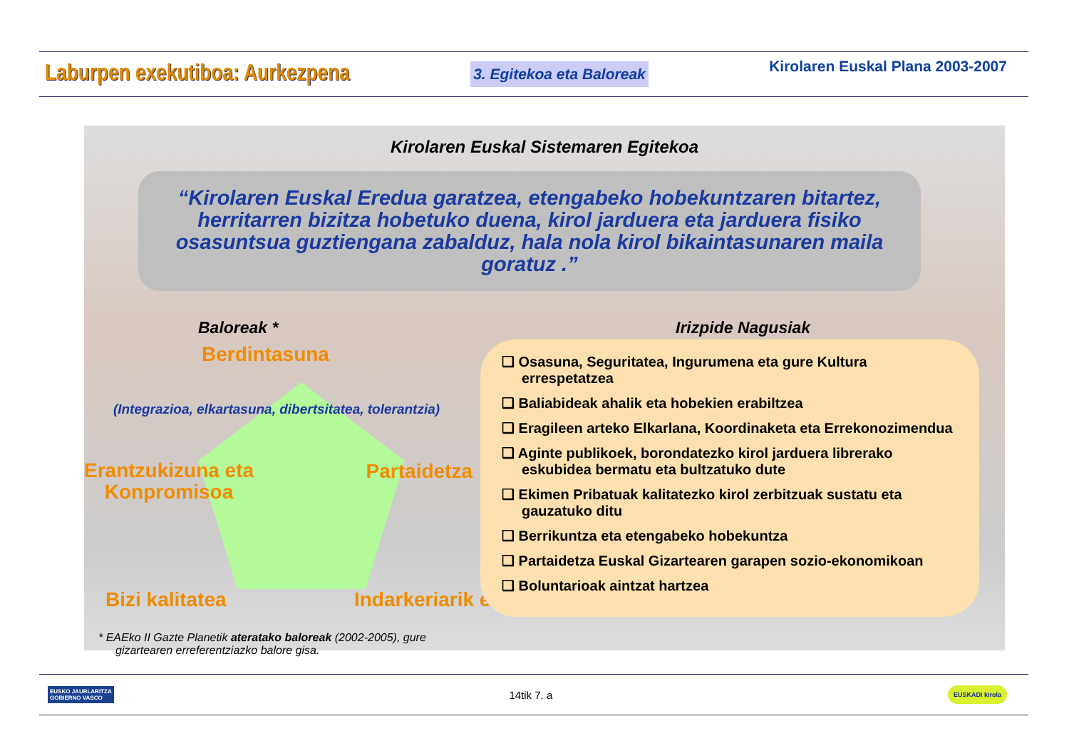Laburpen exekutiboa: Aurkezpena 3. Egitekoa eta Baloreak Kirolaren Euskal Plana 2003-2007
Kirolaren Euskal Sistemaren Egitekoa
“Kirolaren Euskal Eredua garatzea, etengabeko hobekuntzaren bitartez, herritarren bizitza hobetuko duena, kirol jarduera eta jarduera fisiko osasuntsua guztiengana zabalduz, hala nola kirol bikaintasunaren maila goratuz .”
Baloreak *
Berdintasuna
(Integrazioa, elkartasuna, dibertsitatea, tolerantzia)
Erantzukizuna eta
Konpromisoa
Partaidetza
Bizi kalitatea Indarkeriarik eza
* EAEko II Gazte Planetik ateratako baloreak (2002-2005), gure gizartearen erreferentziazko balore gisa.
Irizpide Nagusiak
❑ Osasuna, Seguritatea, Ingurumena eta gure Kultura errespetatzea
❑ Baliabideak ahalik eta hobekien erabiltzea
❑ Eragileen arteko Elkarlana, Koordinaketa eta Errekonozimendua
❑ Aginte publikoek, borondatezko kirol jarduera librerako eskubidea bermatu eta bultzatuko dute
❑ Ekimen Pribatuak kalitatezko kirol zerbitzuak sustatu eta gauzatuko ditu
❑ Berrikuntza eta etengabeko hobekuntza
❑ Partaidetza Euskal Gizartearen garapen sozio-ekonomikoan
❑ Boluntarioak aintzat hartzea
EUSKO JAURLARITZA
GOBIERNO VASCO
14tik 7. a EUSKADI kirola